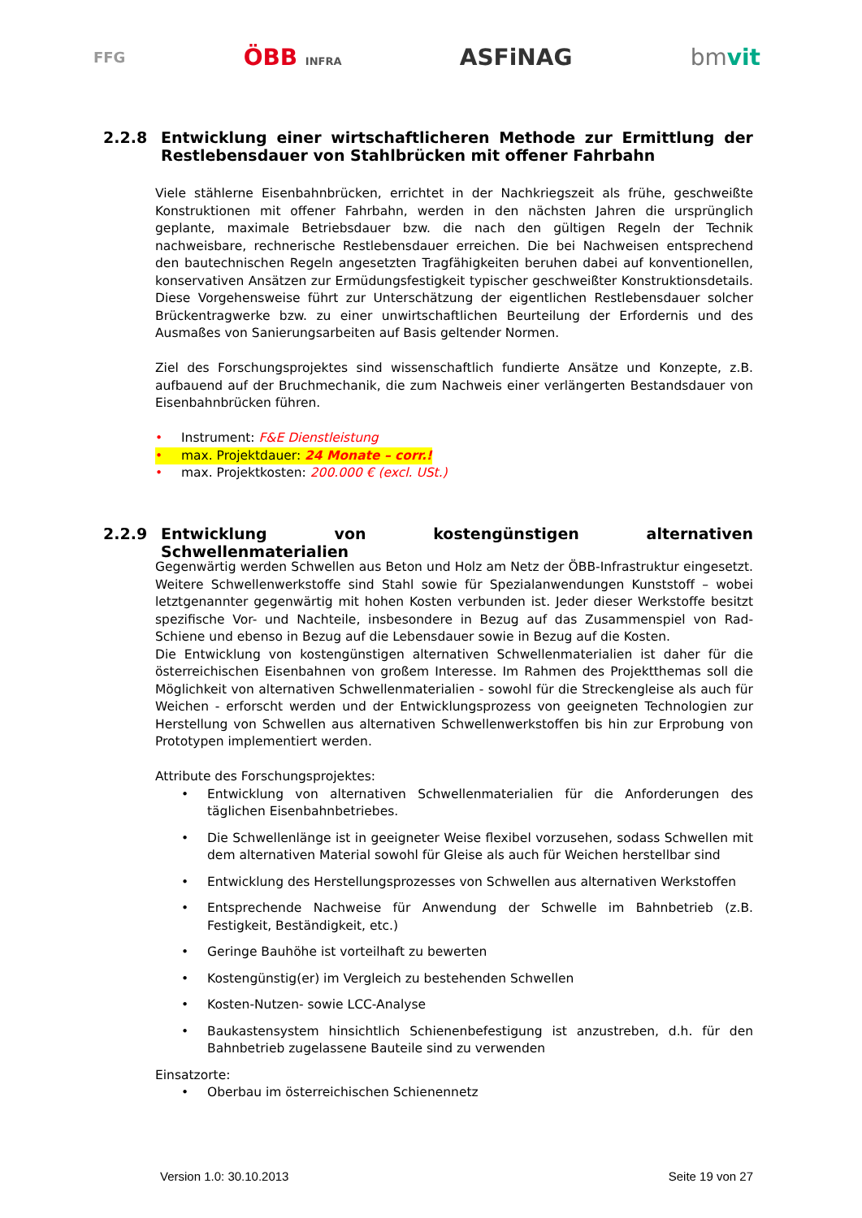FFG ÖBB INFRA ASFiNAG bmvit
2.2.8 Entwicklung einer wirtschaftlicheren Methode zur Ermittlung der Restlebensdauer von Stahlbrücken mit offener Fahrbahn
Viele stählerne Eisenbahnbrücken, errichtet in der Nachkriegszeit als frühe, geschweißte Konstruktionen mit offener Fahrbahn, werden in den nächsten Jahren die ursprünglich geplante, maximale Betriebsdauer bzw. die nach den gültigen Regeln der Technik nachweisbare, rechnerische Restlebensdauer erreichen. Die bei Nachweisen entsprechend den bautechnischen Regeln angesetzten Tragfähigkeiten beruhen dabei auf konventionellen, konservativen Ansätzen zur Ermüdungsfestigkeit typischer geschweißter Konstruktionsdetails. Diese Vorgehensweise führt zur Unterschätzung der eigentlichen Restlebensdauer solcher Brückentragwerke bzw. zu einer unwirtschaftlichen Beurteilung der Erfordernis und des Ausmaßes von Sanierungsarbeiten auf Basis geltender Normen.
Ziel des Forschungsprojektes sind wissenschaftlich fundierte Ansätze und Konzepte, z.B. aufbauend auf der Bruchmechanik, die zum Nachweis einer verlängerten Bestandsdauer von Eisenbahnbrücken führen.
• Instrument: F&E Dienstleistung
• max. Projektdauer: 24 Monate – corr.!
• max. Projektkosten: 200.000 € (excl. USt.)
2.2.9 Entwicklung von kostengünstigen alternativen Schwellenmaterialien
Gegenwärtig werden Schwellen aus Beton und Holz am Netz der ÖBB-Infrastruktur eingesetzt. Weitere Schwellenwerkstoffe sind Stahl sowie für Spezialanwendungen Kunststoff – wobei letztgenannter gegenwärtig mit hohen Kosten verbunden ist. Jeder dieser Werkstoffe besitzt spezifische Vor- und Nachteile, insbesondere in Bezug auf das Zusammenspiel von Rad-Schiene und ebenso in Bezug auf die Lebensdauer sowie in Bezug auf die Kosten.
Die Entwicklung von kostengünstigen alternativen Schwellenmaterialien ist daher für die österreichischen Eisenbahnen von großem Interesse. Im Rahmen des Projektthemas soll die Möglichkeit von alternativen Schwellenmaterialien - sowohl für die Streckengleise als auch für Weichen - erforscht werden und der Entwicklungsprozess von geeigneten Technologien zur Herstellung von Schwellen aus alternativen Schwellenwerkstoffen bis hin zur Erprobung von Prototypen implementiert werden.
Attribute des Forschungsprojektes:
• Entwicklung von alternativen Schwellenmaterialien für die Anforderungen des täglichen Eisenbahnbetriebes.
• Die Schwellenlänge ist in geeigneter Weise flexibel vorzusehen, sodass Schwellen mit dem alternativen Material sowohl für Gleise als auch für Weichen herstellbar sind
• Entwicklung des Herstellungsprozesses von Schwellen aus alternativen Werkstoffen
• Entsprechende Nachweise für Anwendung der Schwelle im Bahnbetrieb (z.B. Festigkeit, Beständigkeit, etc.)
• Geringe Bauhöhe ist vorteilhaft zu bewerten
• Kostengünstig(er) im Vergleich zu bestehenden Schwellen
• Kosten-Nutzen- sowie LCC-Analyse
• Baukastensystem hinsichtlich Schienenbefestigung ist anzustreben, d.h. für den Bahnbetrieb zugelassene Bauteile sind zu verwenden
Einsatzorte:
• Oberbau im österreichischen Schienennetz
Version 1.0: 30.10.2013 Seite 19 von 27